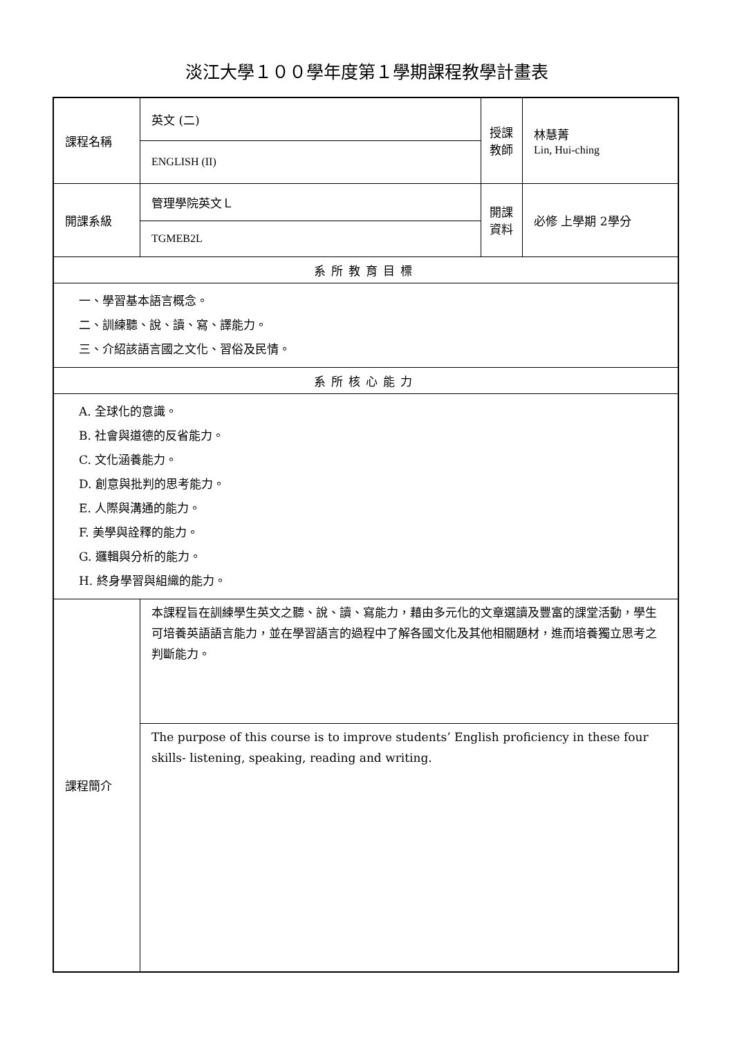淡江大學１００學年度第１學期課程教學計畫表
| 課程名稱 | 英文 (二) | 授課 教師 | 林慧菁 Lin, Hui-ching |
| | ENGLISH (II) | | |
| 開課系級 | 管理學院英文Ｌ | 開課 資料 | 必修 上學期 2學分 |
| | TGMEB2L | | |
| 系所教育目標 | | | |
| 一、學習基本語言概念。 二、訓練聽、說、讀、寫、譯能力。 三、介紹該語言國之文化、習俗及民情。 | | | |
| 系所核心能力 | | | |
| A. 全球化的意識。 B. 社會與道德的反省能力。 C. 文化涵養能力。 D. 創意與批判的思考能力。 E. 人際與溝通的能力。 F. 美學與詮釋的能力。 G. 邏輯與分析的能力。 H. 終身學習與組織的能力。 | | | |
| 課程簡介 | 本課程旨在訓練學生英文之聽、說、讀、寫能力，藉由多元化的文章選讀及豐富的課堂活動，學生可培養英語語言能力，並在學習語言的過程中了解各國文化及其他相關題材，進而培養獨立思考之判斷能力。 | | |
| | The purpose of this course is to improve students’ English proficiency in these four skills- listening, speaking, reading and writing. | | |